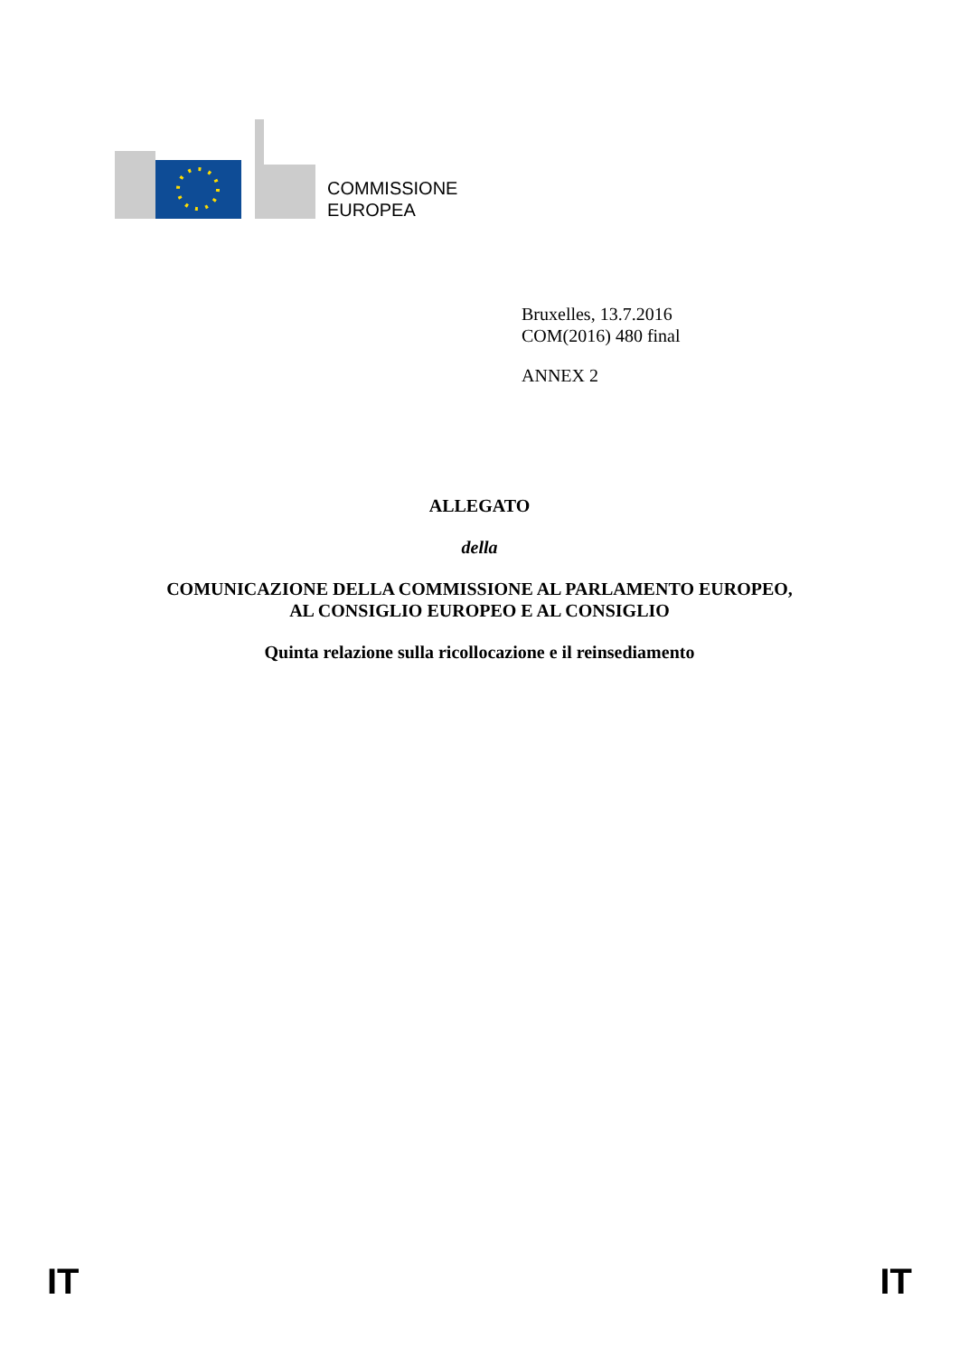COMMISSIONE
EUROPEA
Bruxelles, 13.7.2016
COM(2016) 480 final
ANNEX 2
ALLEGATO
della
COMUNICAZIONE DELLA COMMISSIONE AL PARLAMENTO EUROPEO,
AL CONSIGLIO EUROPEO E AL CONSIGLIO
Quinta relazione sulla ricollocazione e il reinsediamento
IT IT